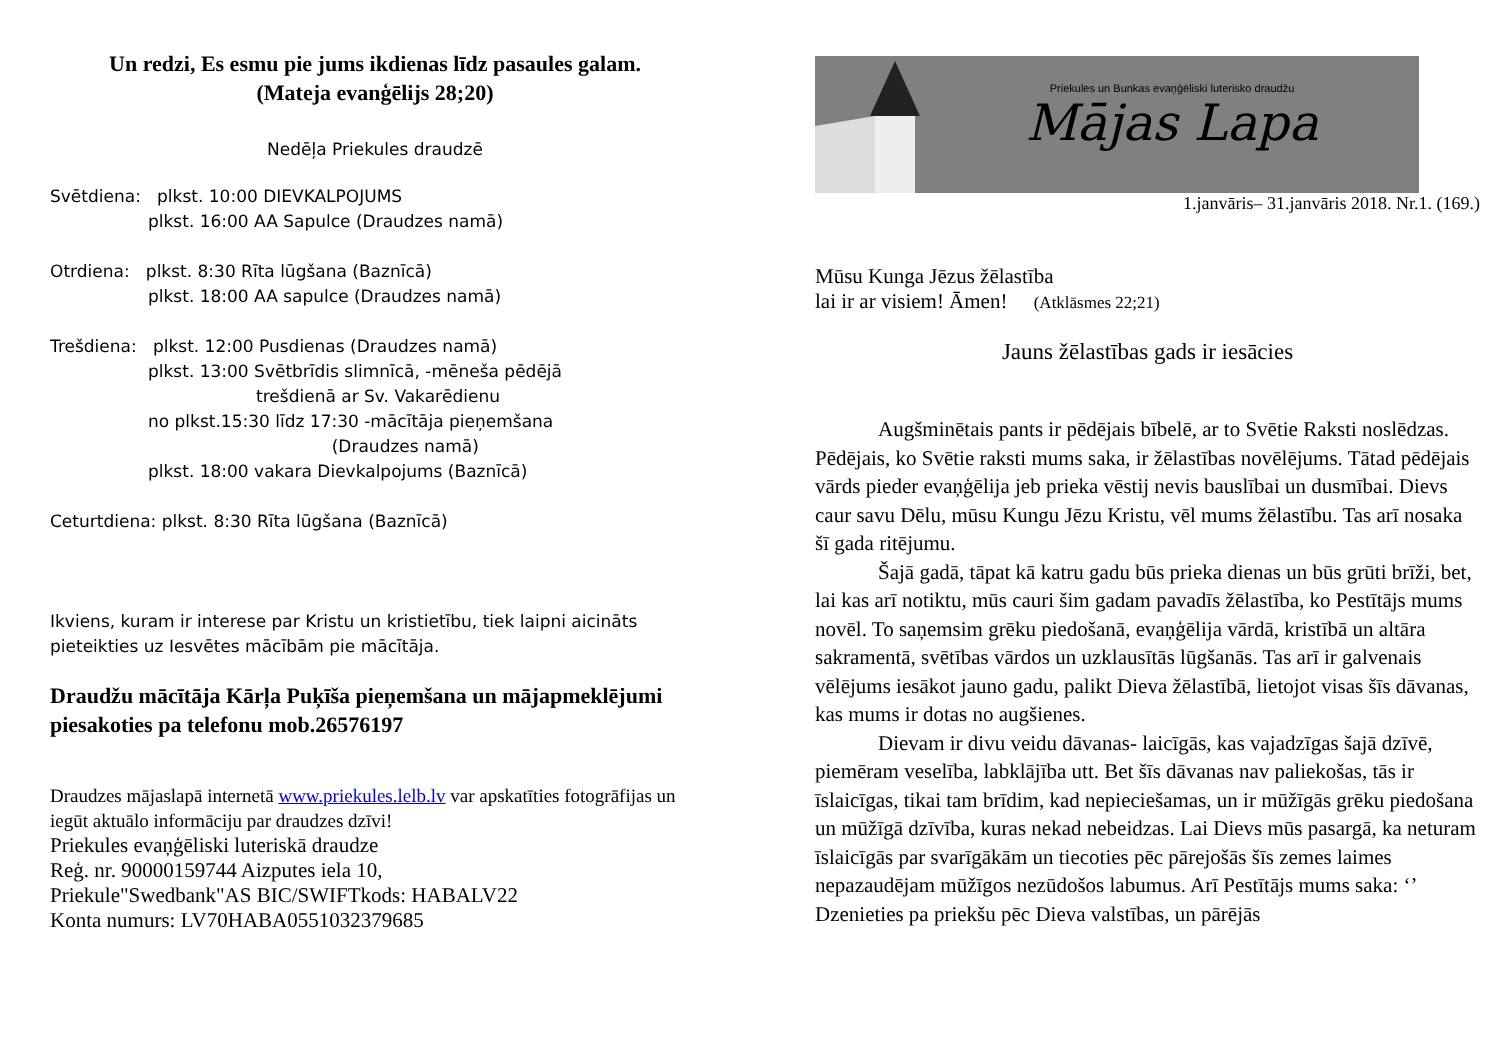Un redzi, Es esmu pie jums ikdienas līdz pasaules galam.
(Mateja evanģēlijs 28;20)
Nedēļa Priekules draudzē
Svētdiena: plkst. 10:00 DIEVKALPOJUMS
plkst. 16:00 AA Sapulce (Draudzes namā)
Otrdiena: plkst. 8:30 Rīta lūgšana (Baznīcā)
plkst. 18:00 AA sapulce (Draudzes namā)
Trešdiena: plkst. 12:00 Pusdienas (Draudzes namā)
plkst. 13:00 Svētbrīdis slimnīcā, -mēneša pēdējā
trešdienā ar Sv. Vakarēdienu
no plkst.15:30 līdz 17:30 -mācītāja pieņemšana
(Draudzes namā)
plkst. 18:00 vakara Dievkalpojums (Baznīcā)
Ceturtdiena: plkst. 8:30 Rīta lūgšana (Baznīcā)
Ikviens, kuram ir interese par Kristu un kristietību, tiek laipni aicināts pieteikties uz Iesvētes mācībām pie mācītāja.
Draudžu mācītāja Kārļa Puķīša pieņemšana un mājapmeklējumi piesakoties pa telefonu mob.26576197
Draudzes mājaslapā internetā www.priekules.lelb.lv var apskatīties fotogrāfijas un iegūt aktuālo informāciju par draudzes dzīvi!
Priekules evaņģēliski luteriskā draudze
Reģ. nr. 90000159744 Aizputes iela 10,
Priekule"Swedbank"AS BIC/SWIFTkods: HABALV22
Konta numurs: LV70HABA0551032379685
Priekules un Bunkas evaņģēliski luterisko draudžu
Mājas Lapa
1.janvāris– 31.janvāris 2018. Nr.1. (169.)
Mūsu Kunga Jēzus žēlastība
lai ir ar visiem! Āmen! (Atklāsmes 22;21)
Jauns žēlastības gads ir iesācies
Augšminētais pants ir pēdējais bībelē, ar to Svētie Raksti noslēdzas. Pēdējais, ko Svētie raksti mums saka, ir žēlastības novēlējums. Tātad pēdējais vārds pieder evaņģēlija jeb prieka vēstij nevis bauslībai un dusmībai. Dievs caur savu Dēlu, mūsu Kungu Jēzu Kristu, vēl mums žēlastību. Tas arī nosaka šī gada ritējumu.
Šajā gadā, tāpat kā katru gadu būs prieka dienas un būs grūti brīži, bet, lai kas arī notiktu, mūs cauri šim gadam pavadīs žēlastība, ko Pestītājs mums novēl. To saņemsim grēku piedošanā, evaņģēlija vārdā, kristībā un altāra sakramentā, svētības vārdos un uzklausītās lūgšanās. Tas arī ir galvenais vēlējums iesākot jauno gadu, palikt Dieva žēlastībā, lietojot visas šīs dāvanas, kas mums ir dotas no augšienes.
Dievam ir divu veidu dāvanas- laicīgās, kas vajadzīgas šajā dzīvē, piemēram veselība, labklājība utt. Bet šīs dāvanas nav paliekošas, tās ir īslaicīgas, tikai tam brīdim, kad nepieciešamas, un ir mūžīgās grēku piedošana un mūžīgā dzīvība, kuras nekad nebeidzas. Lai Dievs mūs pasargā, ka neturam īslaicīgās par svarīgākām un tiecoties pēc pārejošās šīs zemes laimes nepazaudējam mūžīgos nezūdošos labumus. Arī Pestītājs mums saka: ‘’ Dzenieties pa priekšu pēc Dieva valstības, un pārējās